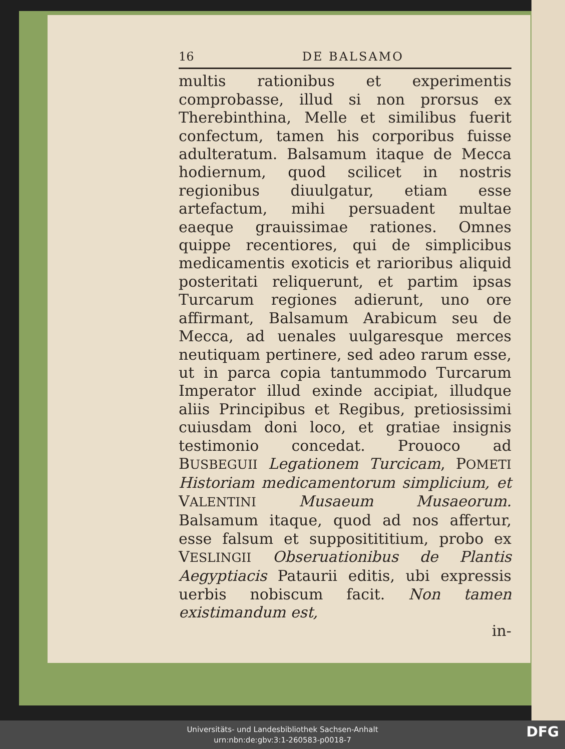16 DE BALSAMO
multis rationibus et experimentis comprobasse, illud si non prorsus ex Therebinthina, Melle et similibus fuerit confectum, tamen his corporibus fuisse adulteratum. Balsamum itaque de Mecca hodiernum, quod scilicet in nostris regionibus diuulgatur, etiam esse artefactum, mihi persuadent multae eaeque grauissimae rationes. Omnes quippe recentiores, qui de simplicibus medicamentis exoticis et rarioribus aliquid posteritati reliquerunt, et partim ipsas Turcarum regiones adierunt, uno ore affirmant, Balsamum Arabicum seu de Mecca, ad uenales uulgaresque merces neutiquam pertinere, sed adeo rarum esse, ut in parca copia tantummodo Turcarum Imperator illud exinde accipiat, illudque aliis Principibus et Regibus, pretiosissimi cuiusdam doni loco, et gratiae insignis testimonio concedat. Prouoco ad BUSBEGUII Legationem Turcicam, POMETI Historiam medicamentorum simplicium, et VALENTINI Musaeum Musaeorum. Balsamum itaque, quod ad nos affertur, esse falsum et suppositititium, probo ex VESLINGII Obseruationibus de Plantis Aegyptiacis Pataurii editis, ubi expressis uerbis nobiscum facit. Non tamen existimandum est,
in-
Universitäts- und Landesbibliothek Sachsen-Anhalt
urn:nbn:de:gbv:3:1-260583-p0018-7
DFG